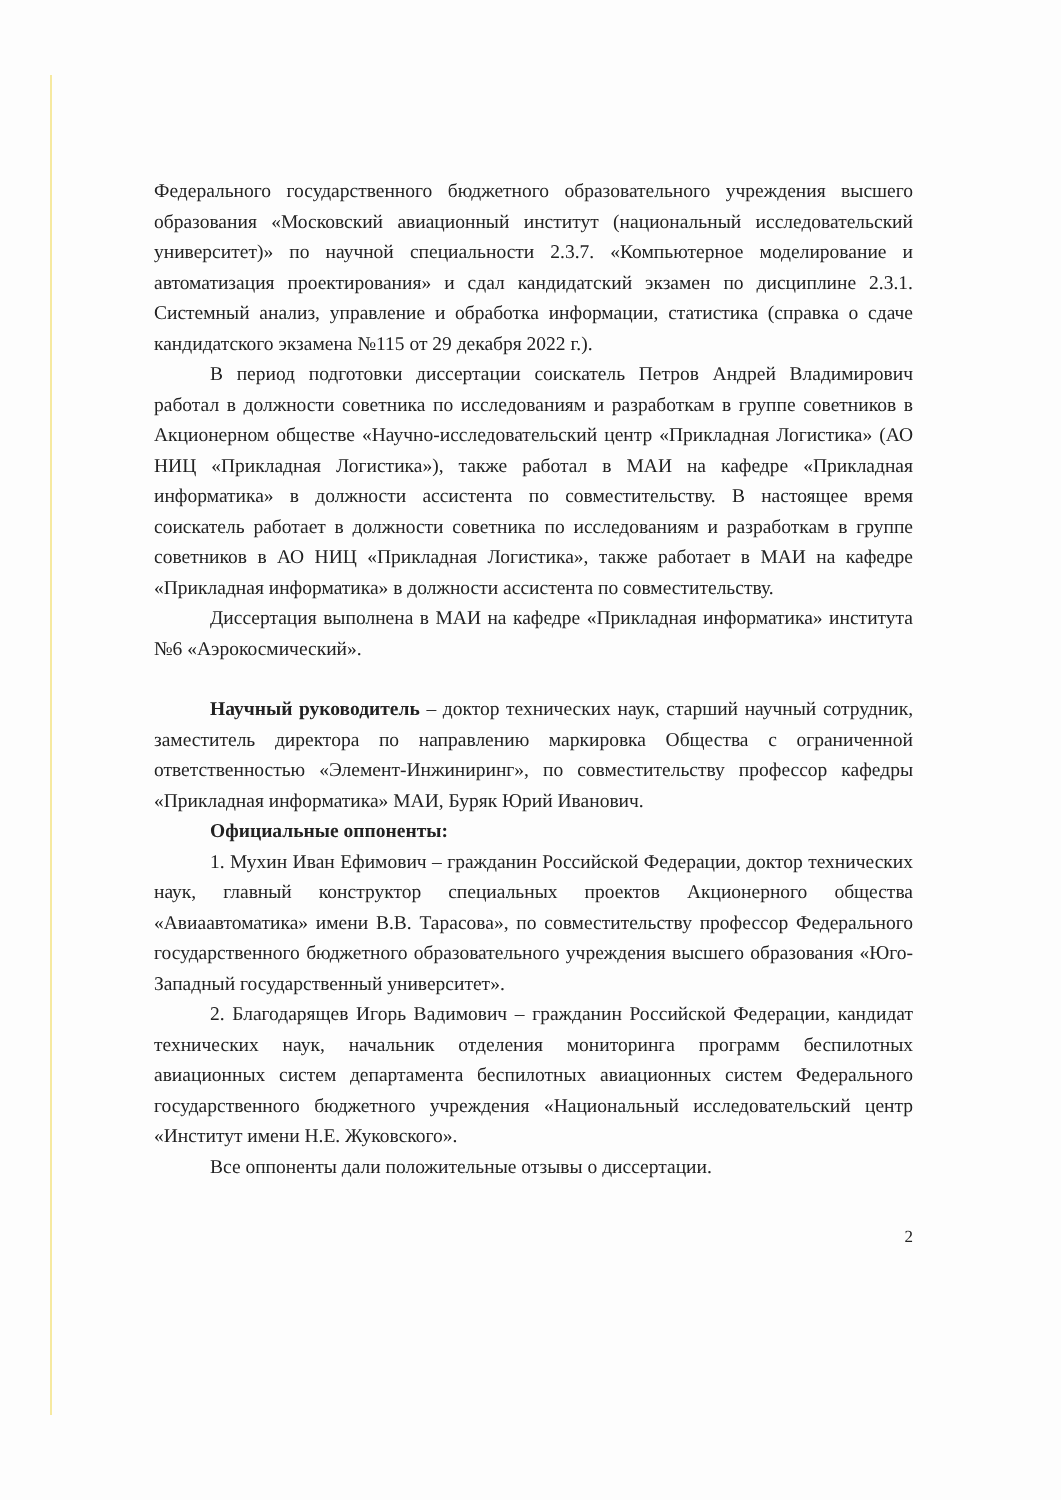Федерального государственного бюджетного образовательного учреждения высшего образования «Московский авиационный институт (национальный исследовательский университет)» по научной специальности 2.3.7. «Компьютерное моделирование и автоматизация проектирования» и сдал кандидатский экзамен по дисциплине 2.3.1. Системный анализ, управление и обработка информации, статистика (справка о сдаче кандидатского экзамена №115 от 29 декабря 2022 г.).
В период подготовки диссертации соискатель Петров Андрей Владимирович работал в должности советника по исследованиям и разработкам в группе советников в Акционерном обществе «Научно-исследовательский центр «Прикладная Логистика» (АО НИЦ «Прикладная Логистика»), также работал в МАИ на кафедре «Прикладная информатика» в должности ассистента по совместительству. В настоящее время соискатель работает в должности советника по исследованиям и разработкам в группе советников в АО НИЦ «Прикладная Логистика», также работает в МАИ на кафедре «Прикладная информатика» в должности ассистента по совместительству.
Диссертация выполнена в МАИ на кафедре «Прикладная информатика» института №6 «Аэрокосмический».
Научный руководитель – доктор технических наук, старший научный сотрудник, заместитель директора по направлению маркировка Общества с ограниченной ответственностью «Элемент-Инжиниринг», по совместительству профессор кафедры «Прикладная информатика» МАИ, Буряк Юрий Иванович.
Официальные оппоненты:
1. Мухин Иван Ефимович – гражданин Российской Федерации, доктор технических наук, главный конструктор специальных проектов Акционерного общества «Авиаавтоматика» имени В.В. Тарасова», по совместительству профессор Федерального государственного бюджетного образовательного учреждения высшего образования «Юго-Западный государственный университет».
2. Благодарящев Игорь Вадимович – гражданин Российской Федерации, кандидат технических наук, начальник отделения мониторинга программ беспилотных авиационных систем департамента беспилотных авиационных систем Федерального государственного бюджетного учреждения «Национальный исследовательский центр «Институт имени Н.Е. Жуковского».
Все оппоненты дали положительные отзывы о диссертации.
2